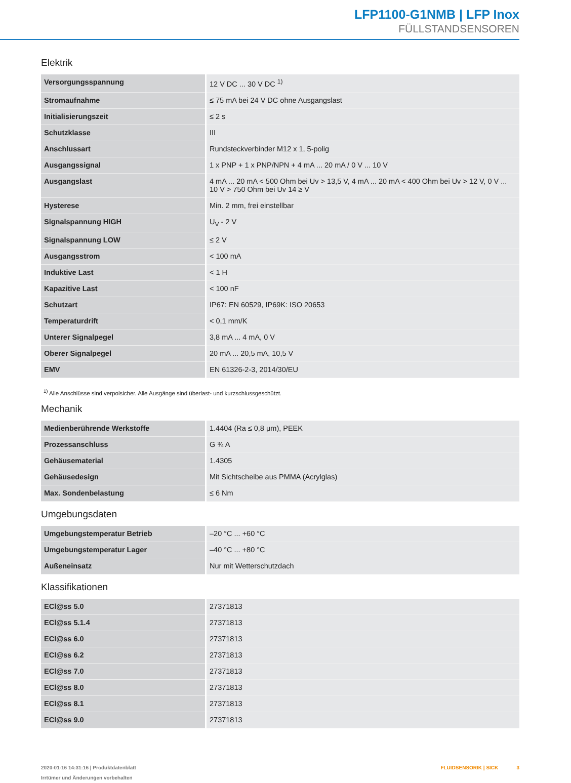LFP1100-G1NMB | LFP Inox
FÜLLSTANDSENSOREN
Elektrik
| Versorgungsspannung | 12 V DC ... 30 V DC <sup>1)</sup> |
| Stromaufnahme | ≤ 75 mA bei 24 V DC ohne Ausgangslast |
| Initialisierungszeit | ≤ 2 s |
| Schutzklasse | III |
| Anschlussart | Rundsteckverbinder M12 x 1, 5-polig |
| Ausgangssignal | 1 x PNP + 1 x PNP/NPN + 4 mA ... 20 mA / 0 V ... 10 V |
| Ausgangslast | 4 mA ... 20 mA < 500 Ohm bei Uv > 13,5 V, 4 mA ... 20 mA < 400 Ohm bei Uv > 12 V, 0 V ... 10 V > 750 Ohm bei Uv 14 ≥ V |
| Hysterese | Min. 2 mm, frei einstellbar |
| Signalspannung HIGH | U<sub>V</sub> - 2 V |
| Signalspannung LOW | ≤ 2 V |
| Ausgangsstrom | < 100 mA |
| Induktive Last | < 1 H |
| Kapazitive Last | < 100 nF |
| Schutzart | IP67: EN 60529, IP69K: ISO 20653 |
| Temperaturdrift | < 0,1 mm/K |
| Unterer Signalpegel | 3,8 mA ... 4 mA, 0 V |
| Oberer Signalpegel | 20 mA ... 20,5 mA, 10,5 V |
| EMV | EN 61326-2-3, 2014/30/EU |
<sup>1)</sup> Alle Anschlüsse sind verpolsicher. Alle Ausgänge sind überlast- und kurzschlussgeschützt.
Mechanik
| Medienberührende Werkstoffe | 1.4404 (Ra ≤ 0,8 μm), PEEK |
| Prozessanschluss | G ¾ A |
| Gehäusematerial | 1.4305 |
| Gehäusedesign | Mit Sichtscheibe aus PMMA (Acrylglas) |
| Max. Sondenbelastung | ≤ 6 Nm |
Umgebungsdaten
| Umgebungstemperatur Betrieb | –20 °C ... +60 °C |
| Umgebungstemperatur Lager | –40 °C ... +80 °C |
| Außeneinsatz | Nur mit Wetterschutzdach |
Klassifikationen
| ECl@ss 5.0 | 27371813 |
| ECl@ss 5.1.4 | 27371813 |
| ECl@ss 6.0 | 27371813 |
| ECl@ss 6.2 | 27371813 |
| ECl@ss 7.0 | 27371813 |
| ECl@ss 8.0 | 27371813 |
| ECl@ss 8.1 | 27371813 |
| ECl@ss 9.0 | 27371813 |
2020-01-16 14:31:16 | Produktdatenblatt
Irrtümer und Änderungen vorbehalten
FLUIDSENSORIK | SICK 3